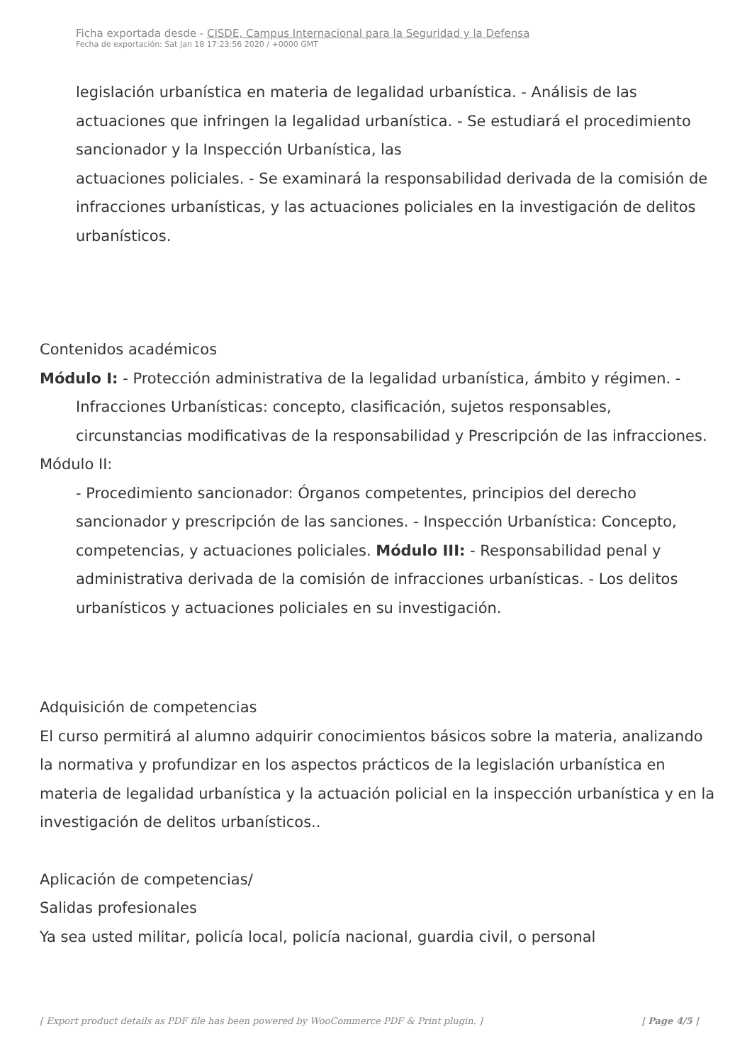Ficha exportada desde - CISDE, Campus Internacional para la Seguridad y la Defensa
Fecha de exportación: Sat Jan 18 17:23:56 2020 / +0000 GMT
legislación urbanística en materia de legalidad urbanística. - Análisis de las actuaciones que infringen la legalidad urbanística. - Se estudiará el procedimiento sancionador y la Inspección Urbanística, las
actuaciones policiales. - Se examinará la responsabilidad derivada de la comisión de infracciones urbanísticas, y las actuaciones policiales en la investigación de delitos urbanísticos.
Contenidos académicos
Módulo I: - Protección administrativa de la legalidad urbanística, ámbito y régimen. - Infracciones Urbanísticas: concepto, clasificación, sujetos responsables, circunstancias modificativas de la responsabilidad y Prescripción de las infracciones.
Módulo II:
- Procedimiento sancionador: Órganos competentes, principios del derecho sancionador y prescripción de las sanciones. - Inspección Urbanística: Concepto, competencias, y actuaciones policiales. Módulo III: - Responsabilidad penal y administrativa derivada de la comisión de infracciones urbanísticas. - Los delitos urbanísticos y actuaciones policiales en su investigación.
Adquisición de competencias
El curso permitirá al alumno adquirir conocimientos básicos sobre la materia, analizando la normativa y profundizar en los aspectos prácticos de la legislación urbanística en materia de legalidad urbanística y la actuación policial en la inspección urbanística y en la investigación de delitos urbanísticos..
Aplicación de competencias/
Salidas profesionales
Ya sea usted militar, policía local, policía nacional, guardia civil, o personal
[ Export product details as PDF file has been powered by WooCommerce PDF & Print plugin. ] | Page 4/5 |